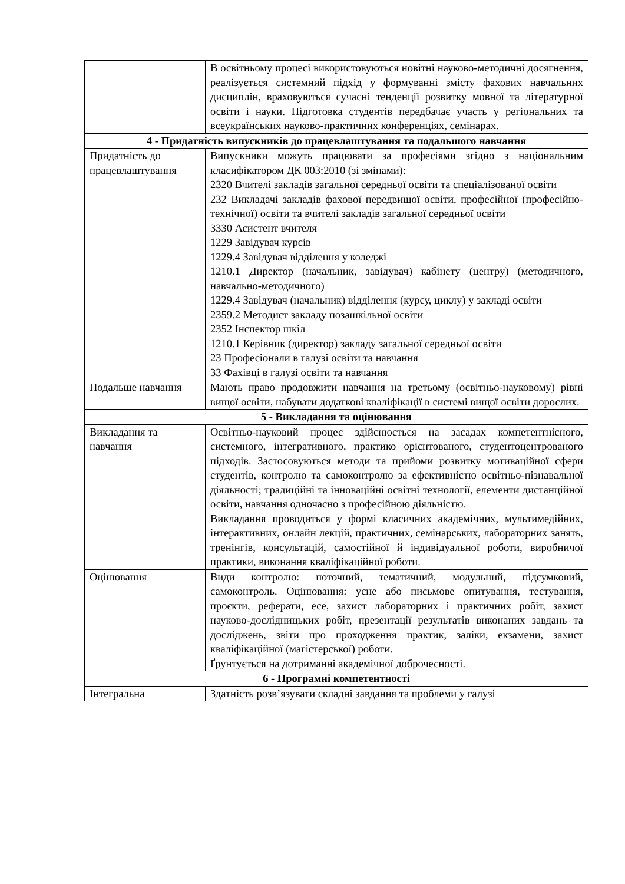| | В освітньому процесі використовуються новітні науково-методичні досягнення, реалізується системний підхід у формуванні змісту фахових навчальних дисциплін, враховуються сучасні тенденції розвитку мовної та літературної освіти і науки. Підготовка студентів передбачає участь у регіональних та всеукраїнських науково-практичних конференціях, семінарах. |
| 4 - Придатність випускників до працевлаштування та подальшого навчання | |
| Придатність до працевлаштування | Випускники можуть працювати за професіями згідно з національним класифікатором ДК 003:2010 (зі змінами): 2320 Вчителі закладів загальної середньої освіти та спеціалізованої освіти 232 Викладачі закладів фахової передвищої освіти, професійної (професійно-технічної) освіти та вчителі закладів загальної середньої освіти 3330 Асистент вчителя 1229 Завідувач курсів 1229.4 Завідувач відділення у коледжі 1210.1 Директор (начальник, завідувач) кабінету (центру) (методичного, навчально-методичного) 1229.4 Завідувач (начальник) відділення (курсу, циклу) у закладі освіти 2359.2 Методист закладу позашкільної освіти 2352 Інспектор шкіл 1210.1 Керівник (директор) закладу загальної середньої освіти 23 Професіонали в галузі освіти та навчання 33 Фахівці в галузі освіти та навчання |
| Подальше навчання | Мають право продовжити навчання на третьому (освітньо-науковому) рівні вищої освіти, набувати додаткові кваліфікації в системі вищої освіти дорослих. |
| 5 - Викладання та оцінювання | |
| Викладання та навчання | Освітньо-науковий процес здійснюється на засадах компетентнісного, системного, інтегративного, практико орієнтованого, студентоцентрованого підходів. Застосовуються методи та прийоми розвитку мотиваційної сфери студентів, контролю та самоконтролю за ефективністю освітньо-пізнавальної діяльності; традиційні та інноваційні освітні технології, елементи дистанційної освіти, навчання одночасно з професійною діяльністю. Викладання проводиться у формі класичних академічних, мультимедійних, інтерактивних, онлайн лекцій, практичних, семінарських, лабораторних занять, тренінгів, консультацій, самостійної й індивідуальної роботи, виробничої практики, виконання кваліфікаційної роботи. |
| Оцінювання | Види контролю: поточний, тематичний, модульний, підсумковий, самоконтроль. Оцінювання: усне або письмове опитування, тестування, проєкти, реферати, есе, захист лабораторних і практичних робіт, захист науково-дослідницьких робіт, презентації результатів виконаних завдань та досліджень, звіти про проходження практик, заліки, екзамени, захист кваліфікаційної (магістерської) роботи. Ґрунтується на дотриманні академічної доброчесності. |
| 6 - Програмні компетентності | |
| Інтегральна | Здатність розв’язувати складні завдання та проблеми у галузі |